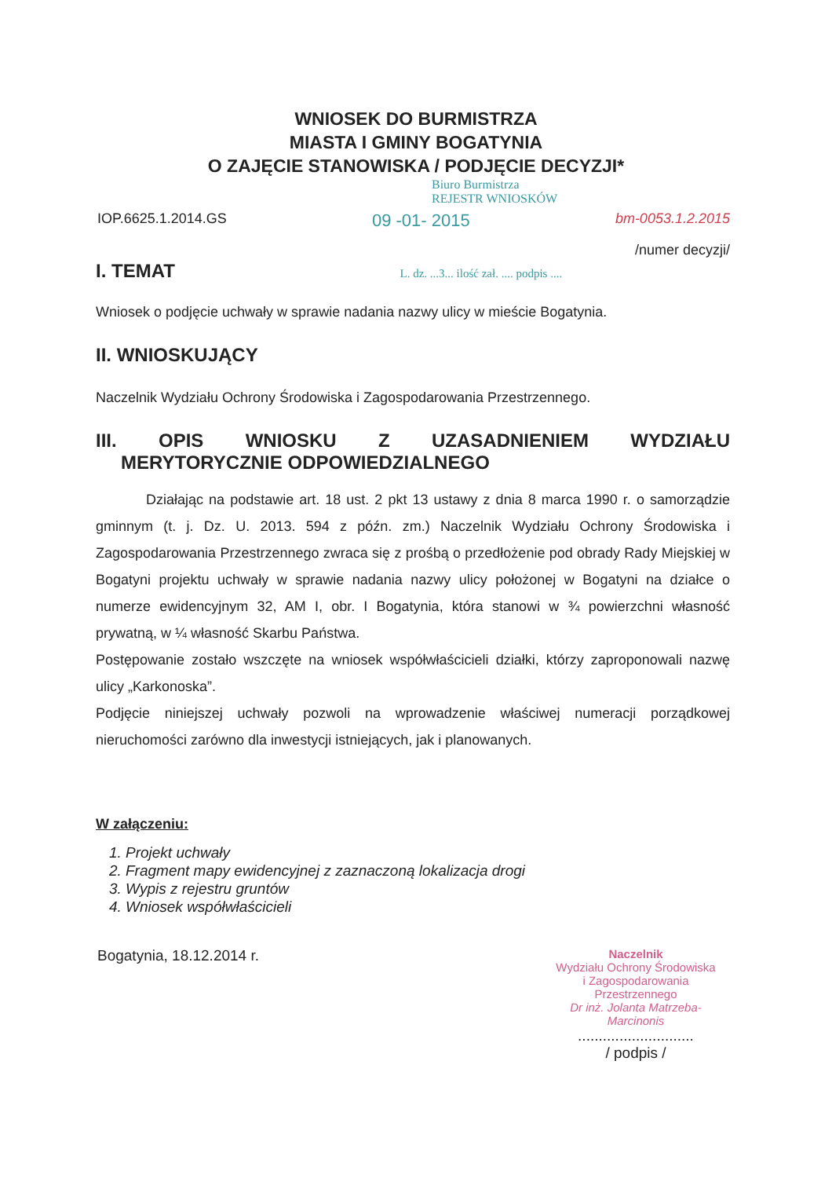WNIOSEK DO BURMISTRZA
MIASTA I GMINY BOGATYNIA
O ZAJĘCIE STANOWISKA / PODJĘCIE DECYZJI*
Biuro Burmistrza
REJESTR WNIOSKÓW
IOP.6625.1.2014.GS 09 -01- 2015 bm-0053.1.2.2015
/numer decyzji/
I. TEMAT L. dz. ...3... ilość zał. .... podpis ....
Wniosek o podjęcie uchwały w sprawie nadania nazwy ulicy w mieście Bogatynia.
II. WNIOSKUJĄCY
Naczelnik Wydziału Ochrony Środowiska i Zagospodarowania Przestrzennego.
III. OPIS WNIOSKU Z UZASADNIENIEM WYDZIAŁU
MERYTORYCZNIE ODPOWIEDZIALNEGO
Działając na podstawie art. 18 ust. 2 pkt 13 ustawy z dnia 8 marca 1990 r. o samorządzie gminnym (t. j. Dz. U. 2013. 594 z późn. zm.) Naczelnik Wydziału Ochrony Środowiska i Zagospodarowania Przestrzennego zwraca się z prośbą o przedłożenie pod obrady Rady Miejskiej w Bogatyni projektu uchwały w sprawie nadania nazwy ulicy położonej w Bogatyni na działce o numerze ewidencyjnym 32, AM I, obr. I Bogatynia, która stanowi w ¾ powierzchni własność prywatną, w ¼ własność Skarbu Państwa.
Postępowanie zostało wszczęte na wniosek współwłaścicieli działki, którzy zaproponowali nazwę ulicy „Karkonoska”.
Podjęcie niniejszej uchwały pozwoli na wprowadzenie właściwej numeracji porządkowej nieruchomości zarówno dla inwestycji istniejących, jak i planowanych.
W załączeniu:
1. Projekt uchwały
2. Fragment mapy ewidencyjnej z zaznaczoną lokalizacja drogi
3. Wypis z rejestru gruntów
4. Wniosek współwłaścicieli
Bogatynia, 18.12.2014 r.
Naczelnik
Wydziału Ochrony Środowiska
i Zagospodarowania Przestrzennego
Dr inż. Jolanta Matrzeba-Marcinonis
............................
/ podpis /